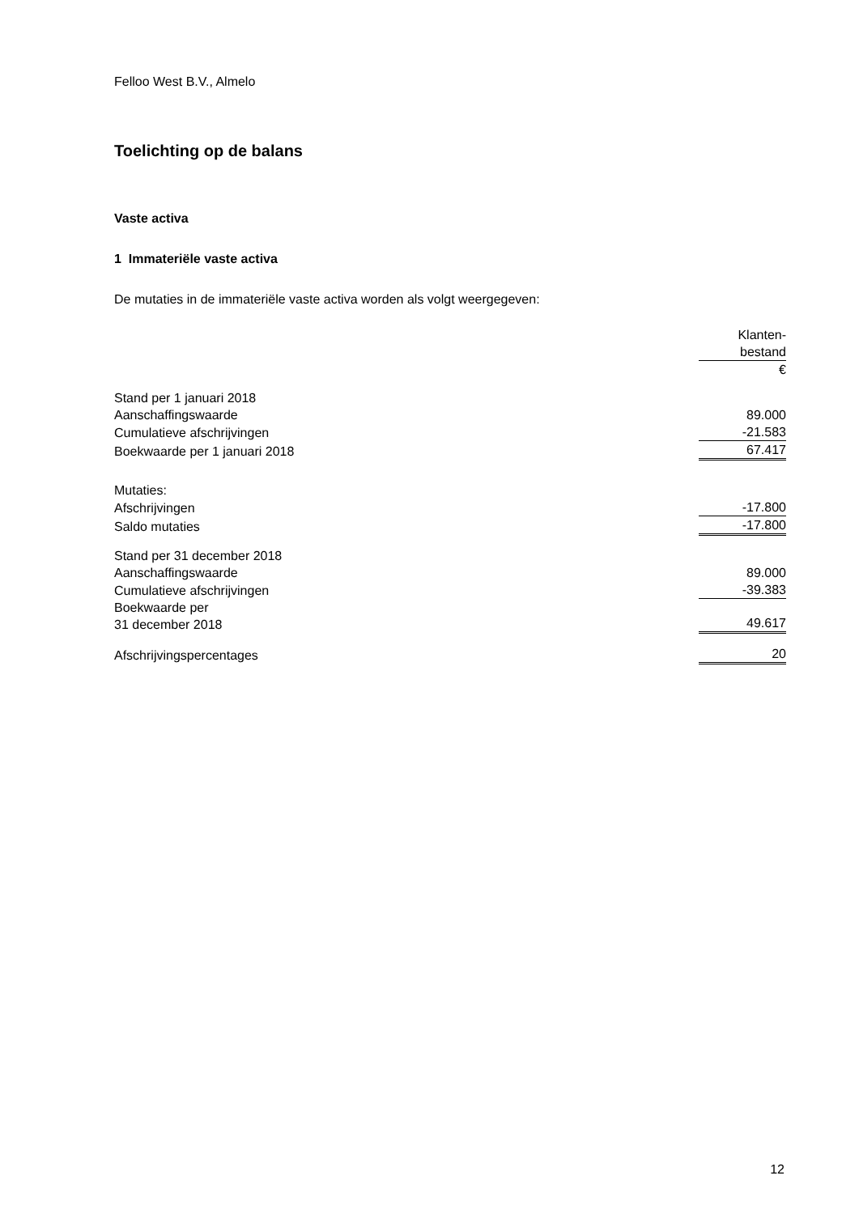Felloo West B.V., Almelo
Toelichting op de balans
Vaste activa
1 Immateriële vaste activa
De mutaties in de immateriële vaste activa worden als volgt weergegeven:
| | Klanten- |
| | bestand |
| | € |
| Stand per 1 januari 2018 | |
| Aanschaffingswaarde | 89.000 |
| Cumulatieve afschrijvingen | -21.583 |
| Boekwaarde per 1 januari 2018 | 67.417 |
| Mutaties: | |
| Afschrijvingen | -17.800 |
| Saldo mutaties | -17.800 |
| Stand per 31 december 2018 | |
| Aanschaffingswaarde | 89.000 |
| Cumulatieve afschrijvingen | -39.383 |
| Boekwaarde per 31 december 2018 | 49.617 |
| Afschrijvingspercentages | 20 |
12